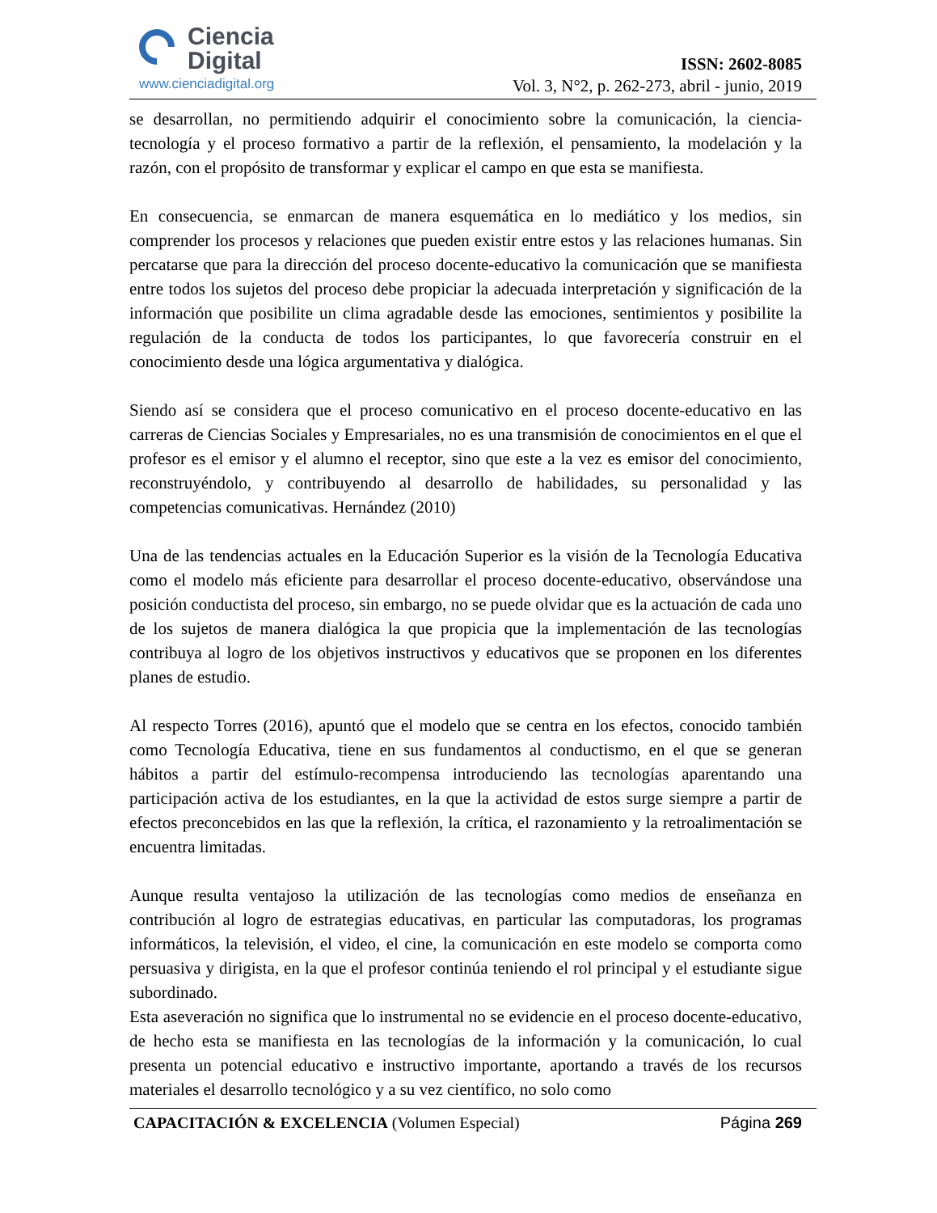Ciencia
Digital
www.cienciadigital.org
ISSN: 2602-8085
Vol. 3, N°2, p. 262-273, abril - junio, 2019
se desarrollan, no permitiendo adquirir el conocimiento sobre la comunicación, la ciencia-tecnología y el proceso formativo a partir de la reflexión, el pensamiento, la modelación y la razón, con el propósito de transformar y explicar el campo en que esta se manifiesta.
En consecuencia, se enmarcan de manera esquemática en lo mediático y los medios, sin comprender los procesos y relaciones que pueden existir entre estos y las relaciones humanas. Sin percatarse que para la dirección del proceso docente-educativo la comunicación que se manifiesta entre todos los sujetos del proceso debe propiciar la adecuada interpretación y significación de la información que posibilite un clima agradable desde las emociones, sentimientos y posibilite la regulación de la conducta de todos los participantes, lo que favorecería construir en el conocimiento desde una lógica argumentativa y dialógica.
Siendo así se considera que el proceso comunicativo en el proceso docente-educativo en las carreras de Ciencias Sociales y Empresariales, no es una transmisión de conocimientos en el que el profesor es el emisor y el alumno el receptor, sino que este a la vez es emisor del conocimiento, reconstruyéndolo, y contribuyendo al desarrollo de habilidades, su personalidad y las competencias comunicativas. Hernández (2010)
Una de las tendencias actuales en la Educación Superior es la visión de la Tecnología Educativa como el modelo más eficiente para desarrollar el proceso docente-educativo, observándose una posición conductista del proceso, sin embargo, no se puede olvidar que es la actuación de cada uno de los sujetos de manera dialógica la que propicia que la implementación de las tecnologías contribuya al logro de los objetivos instructivos y educativos que se proponen en los diferentes planes de estudio.
Al respecto Torres (2016), apuntó que el modelo que se centra en los efectos, conocido también como Tecnología Educativa, tiene en sus fundamentos al conductismo, en el que se generan hábitos a partir del estímulo-recompensa introduciendo las tecnologías aparentando una participación activa de los estudiantes, en la que la actividad de estos surge siempre a partir de efectos preconcebidos en las que la reflexión, la crítica, el razonamiento y la retroalimentación se encuentra limitadas.
Aunque resulta ventajoso la utilización de las tecnologías como medios de enseñanza en contribución al logro de estrategias educativas, en particular las computadoras, los programas informáticos, la televisión, el video, el cine, la comunicación en este modelo se comporta como persuasiva y dirigista, en la que el profesor continúa teniendo el rol principal y el estudiante sigue subordinado.
Esta aseveración no significa que lo instrumental no se evidencie en el proceso docente-educativo, de hecho esta se manifiesta en las tecnologías de la información y la comunicación, lo cual presenta un potencial educativo e instructivo importante, aportando a través de los recursos materiales el desarrollo tecnológico y a su vez científico, no solo como
CAPACITACIÓN & EXCELENCIA (Volumen Especial) Página 269